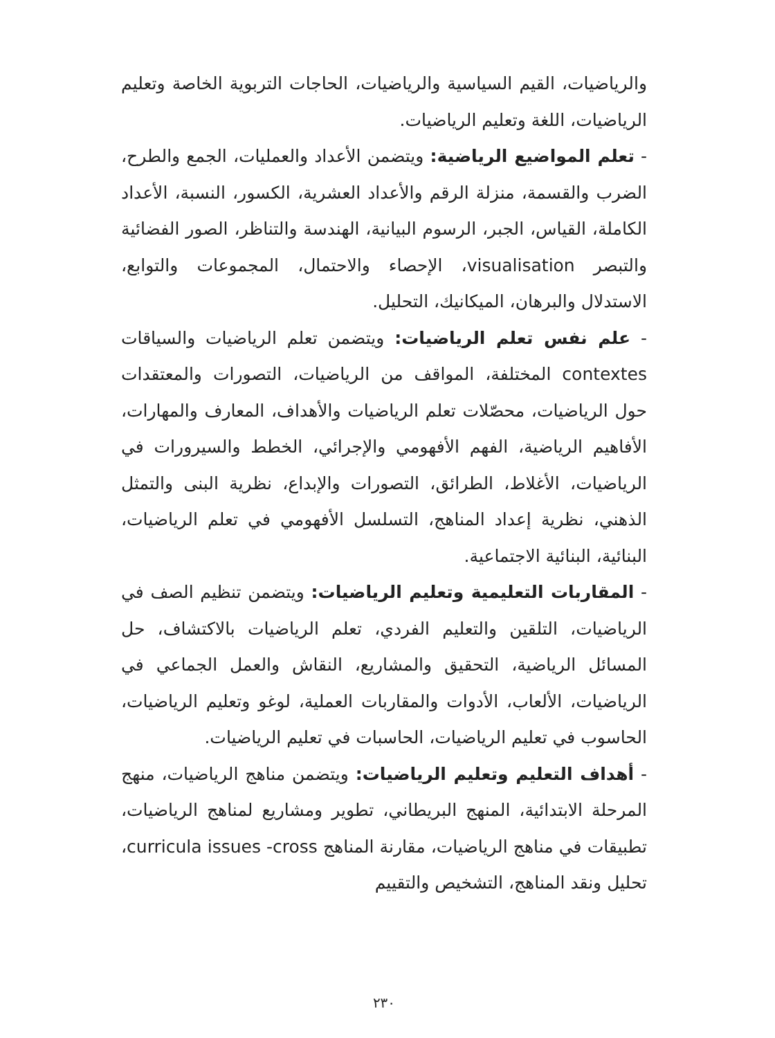والرياضيات، القيم السياسية والرياضيات، الحاجات التربوية الخاصة وتعليم الرياضيات، اللغة وتعليم الرياضيات.
- تعلم المواضيع الرياضية: ويتضمن الأعداد والعمليات، الجمع والطرح، الضرب والقسمة، منزلة الرقم والأعداد العشرية، الكسور، النسبة، الأعداد الكاملة، القياس، الجبر، الرسوم البيانية، الهندسة والتناظر، الصور الفضائية والتبصر visualisation، الإحصاء والاحتمال، المجموعات والتوابع، الاستدلال والبرهان، الميكانيك، التحليل.
- علم نفس تعلم الرياضيات: ويتضمن تعلم الرياضيات والسياقات contextes المختلفة، المواقف من الرياضيات، التصورات والمعتقدات حول الرياضيات، محصّلات تعلم الرياضيات والأهداف، المعارف والمهارات، الأفاهيم الرياضية، الفهم الأفهومي والإجرائي، الخطط والسيرورات في الرياضيات، الأغلاط، الطرائق، التصورات والإبداع، نظرية البنى والتمثل الذهني، نظرية إعداد المناهج، التسلسل الأفهومي في تعلم الرياضيات، البنائية، البنائية الاجتماعية.
- المقاربات التعليمية وتعليم الرياضيات: ويتضمن تنظيم الصف في الرياضيات، التلقين والتعليم الفردي، تعلم الرياضيات بالاكتشاف، حل المسائل الرياضية، التحقيق والمشاريع، النقاش والعمل الجماعي في الرياضيات، الألعاب، الأدوات والمقاربات العملية، لوغو وتعليم الرياضيات، الحاسوب في تعليم الرياضيات، الحاسبات في تعليم الرياضيات.
- أهداف التعليم وتعليم الرياضيات: ويتضمن مناهج الرياضيات، منهج المرحلة الابتدائية، المنهج البريطاني، تطوير ومشاريع لمناهج الرياضيات، تطبيقات في مناهج الرياضيات، مقارنة المناهج curricula issues -cross، تحليل ونقد المناهج، التشخيص والتقييم
٢٣٠